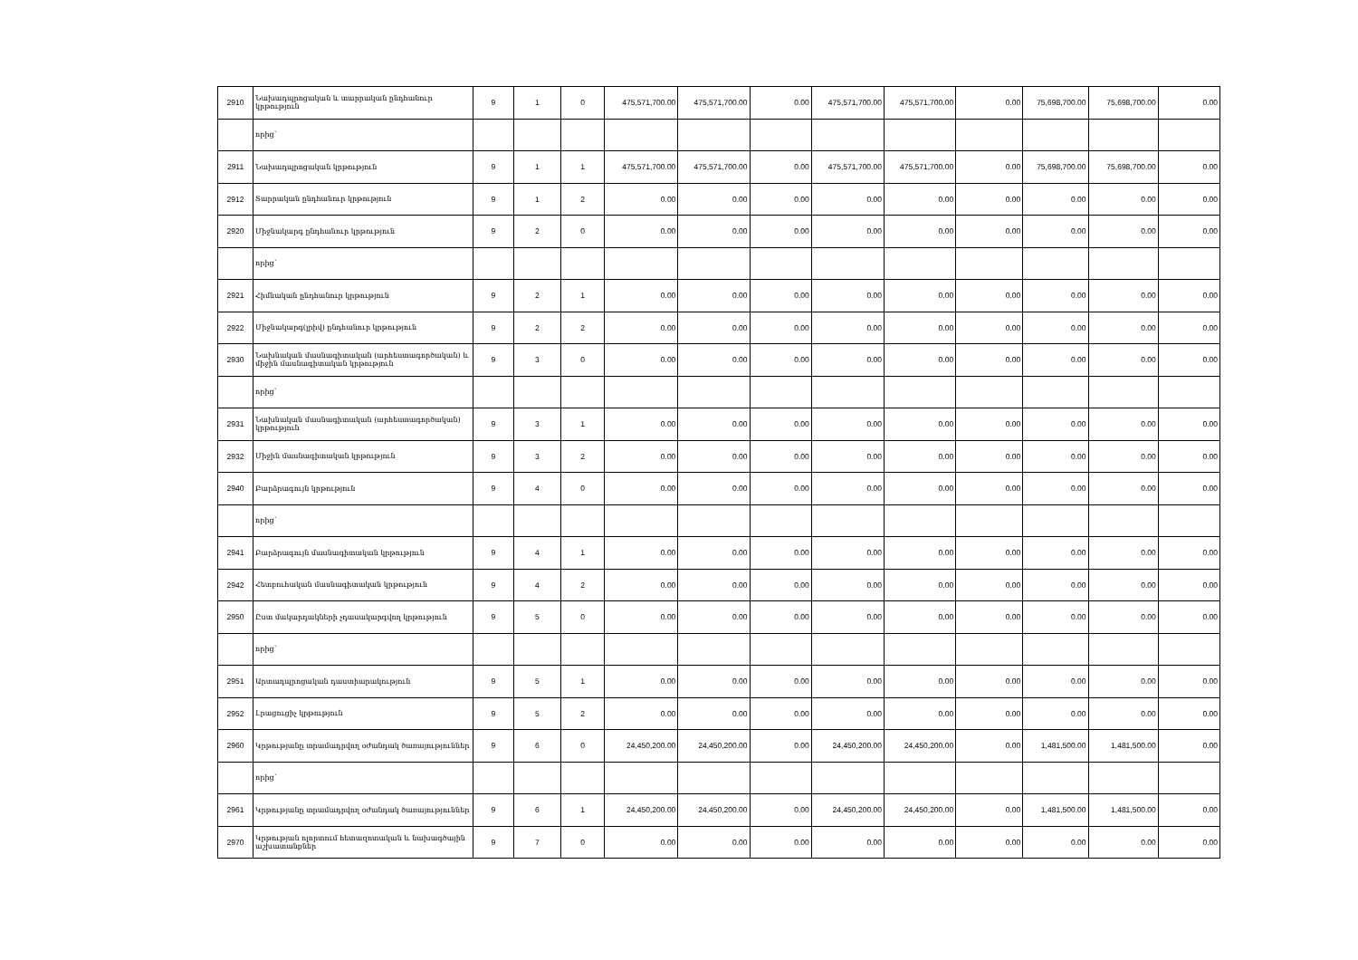| 2910 | Նախադպրոցական և տարրական ընդհանուր կրթություն | 9 | 1 | 0 | 475,571,700.00 | 475,571,700.00 | 0.00 | 475,571,700.00 | 475,571,700.00 | 0.00 | 75,698,700.00 | 75,698,700.00 | 0.00 |
| | որից` | | | | | | | | | | | | |
| 2911 | Նախադպրոցական կրթություն | 9 | 1 | 1 | 475,571,700.00 | 475,571,700.00 | 0.00 | 475,571,700.00 | 475,571,700.00 | 0.00 | 75,698,700.00 | 75,698,700.00 | 0.00 |
| 2912 | Տարրական ընդհանուր կրթություն | 9 | 1 | 2 | 0.00 | 0.00 | 0.00 | 0.00 | 0.00 | 0.00 | 0.00 | 0.00 | 0.00 |
| 2920 | Միջնակարգ ընդհանուր կրթություն | 9 | 2 | 0 | 0.00 | 0.00 | 0.00 | 0.00 | 0.00 | 0.00 | 0.00 | 0.00 | 0.00 |
| | որից` | | | | | | | | | | | | |
| 2921 | Հիմնական ընդհանուր կրթություն | 9 | 2 | 1 | 0.00 | 0.00 | 0.00 | 0.00 | 0.00 | 0.00 | 0.00 | 0.00 | 0.00 |
| 2922 | Միջնակարգ(լրիվ) ընդհանուր կրթություն | 9 | 2 | 2 | 0.00 | 0.00 | 0.00 | 0.00 | 0.00 | 0.00 | 0.00 | 0.00 | 0.00 |
| 2930 | Նախնական մասնագիտական (արհեստագործական) և միջին մասնագիտական կրթություն | 9 | 3 | 0 | 0.00 | 0.00 | 0.00 | 0.00 | 0.00 | 0.00 | 0.00 | 0.00 | 0.00 |
| | որից` | | | | | | | | | | | | |
| 2931 | Նախնական մասնագիտական (արհեստագործական) կրթություն | 9 | 3 | 1 | 0.00 | 0.00 | 0.00 | 0.00 | 0.00 | 0.00 | 0.00 | 0.00 | 0.00 |
| 2932 | Միջին մասնագիտական կրթություն | 9 | 3 | 2 | 0.00 | 0.00 | 0.00 | 0.00 | 0.00 | 0.00 | 0.00 | 0.00 | 0.00 |
| 2940 | Բարձրագույն կրթություն | 9 | 4 | 0 | 0.00 | 0.00 | 0.00 | 0.00 | 0.00 | 0.00 | 0.00 | 0.00 | 0.00 |
| | որից` | | | | | | | | | | | | |
| 2941 | Բարձրագույն մասնագիտական կրթություն | 9 | 4 | 1 | 0.00 | 0.00 | 0.00 | 0.00 | 0.00 | 0.00 | 0.00 | 0.00 | 0.00 |
| 2942 | Հետբուհական մասնագիտական կրթություն | 9 | 4 | 2 | 0.00 | 0.00 | 0.00 | 0.00 | 0.00 | 0.00 | 0.00 | 0.00 | 0.00 |
| 2950 | Ըստ մակարդակների չդասակարգվող կրթություն | 9 | 5 | 0 | 0.00 | 0.00 | 0.00 | 0.00 | 0.00 | 0.00 | 0.00 | 0.00 | 0.00 |
| | որից` | | | | | | | | | | | | |
| 2951 | Արտադպրոցական դաստիարակություն | 9 | 5 | 1 | 0.00 | 0.00 | 0.00 | 0.00 | 0.00 | 0.00 | 0.00 | 0.00 | 0.00 |
| 2952 | Լրացուցիչ կրթություն | 9 | 5 | 2 | 0.00 | 0.00 | 0.00 | 0.00 | 0.00 | 0.00 | 0.00 | 0.00 | 0.00 |
| 2960 | Կրթությանը տրամադրվող օժանդակ ծառայություններ | 9 | 6 | 0 | 24,450,200.00 | 24,450,200.00 | 0.00 | 24,450,200.00 | 24,450,200.00 | 0.00 | 1,481,500.00 | 1,481,500.00 | 0.00 |
| | որից` | | | | | | | | | | | | |
| 2961 | Կրթությանը տրամադրվող օժանդակ ծառայություններ | 9 | 6 | 1 | 24,450,200.00 | 24,450,200.00 | 0.00 | 24,450,200.00 | 24,450,200.00 | 0.00 | 1,481,500.00 | 1,481,500.00 | 0.00 |
| 2970 | Կրթության ոլորտում հետազոտական և նախագծային աշխատանքներ | 9 | 7 | 0 | 0.00 | 0.00 | 0.00 | 0.00 | 0.00 | 0.00 | 0.00 | 0.00 | 0.00 |